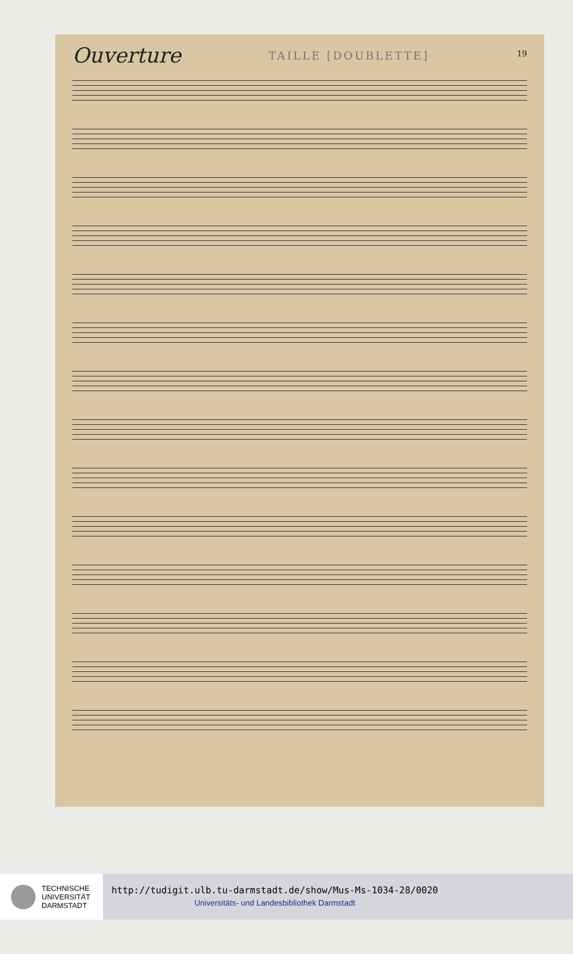Ouverture
TAILLE [DOUBLETTE]
19
TECHNISCHE
UNIVERSITÄT
DARMSTADT
http://tudigit.ulb.tu-darmstadt.de/show/Mus-Ms-1034-28/0020
Universitäts- und Landesbibliothek Darmstadt